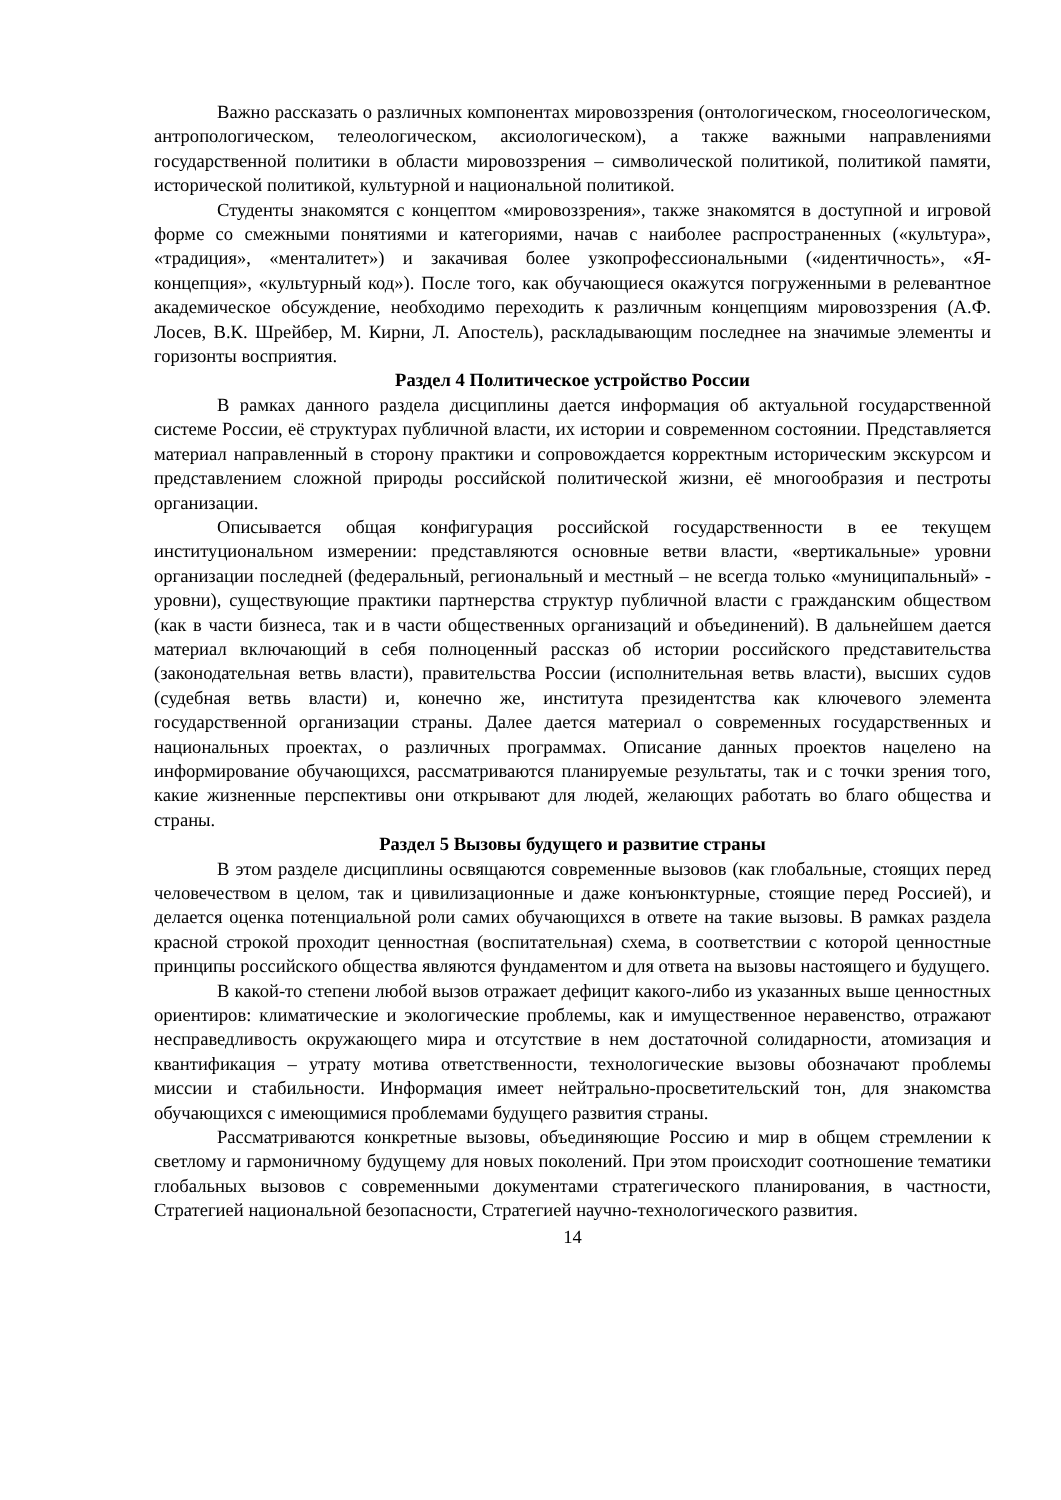Важно рассказать о различных компонентах мировоззрения (онтологическом, гносеологическом, антропологическом, телеологическом, аксиологическом), а также важными направлениями государственной политики в области мировоззрения – символической политикой, политикой памяти, исторической политикой, культурной и национальной политикой.
Студенты знакомятся с концептом «мировоззрения», также знакомятся в доступной и игровой форме со смежными понятиями и категориями, начав с наиболее распространенных («культура», «традиция», «менталитет») и закачивая более узкопрофессиональными («идентичность», «Я-концепция», «культурный код»). После того, как обучающиеся окажутся погруженными в релевантное академическое обсуждение, необходимо переходить к различным концепциям мировоззрения (А.Ф. Лосев, В.К. Шрейбер, М. Кирни, Л. Апостель), раскладывающим последнее на значимые элементы и горизонты восприятия.
Раздел 4 Политическое устройство России
В рамках данного раздела дисциплины дается информация об актуальной государственной системе России, её структурах публичной власти, их истории и современном состоянии. Представляется материал направленный в сторону практики и сопровождается корректным историческим экскурсом и представлением сложной природы российской политической жизни, её многообразия и пестроты организации.
Описывается общая конфигурация российской государственности в ее текущем институциональном измерении: представляются основные ветви власти, «вертикальные» уровни организации последней (федеральный, региональный и местный – не всегда только «муниципальный» - уровни), существующие практики партнерства структур публичной власти с гражданским обществом (как в части бизнеса, так и в части общественных организаций и объединений). В дальнейшем дается материал включающий в себя полноценный рассказ об истории российского представительства (законодательная ветвь власти), правительства России (исполнительная ветвь власти), высших судов (судебная ветвь власти) и, конечно же, института президентства как ключевого элемента государственной организации страны. Далее дается материал о современных государственных и национальных проектах, о различных программах. Описание данных проектов нацелено на информирование обучающихся, рассматриваются планируемые результаты, так и с точки зрения того, какие жизненные перспективы они открывают для людей, желающих работать во благо общества и страны.
Раздел 5 Вызовы будущего и развитие страны
В этом разделе дисциплины освящаются современные вызовов (как глобальные, стоящих перед человечеством в целом, так и цивилизационные и даже конъюнктурные, стоящие перед Россией), и делается оценка потенциальной роли самих обучающихся в ответе на такие вызовы. В рамках раздела красной строкой проходит ценностная (воспитательная) схема, в соответствии с которой ценностные принципы российского общества являются фундаментом и для ответа на вызовы настоящего и будущего.
В какой-то степени любой вызов отражает дефицит какого-либо из указанных выше ценностных ориентиров: климатические и экологические проблемы, как и имущественное неравенство, отражают несправедливость окружающего мира и отсутствие в нем достаточной солидарности, атомизация и квантификация – утрату мотива ответственности, технологические вызовы обозначают проблемы миссии и стабильности. Информация имеет нейтрально-просветительский тон, для знакомства обучающихся с имеющимися проблемами будущего развития страны.
Рассматриваются конкретные вызовы, объединяющие Россию и мир в общем стремлении к светлому и гармоничному будущему для новых поколений. При этом происходит соотношение тематики глобальных вызовов с современными документами стратегического планирования, в частности, Стратегией национальной безопасности, Стратегией научно-технологического развития.
14